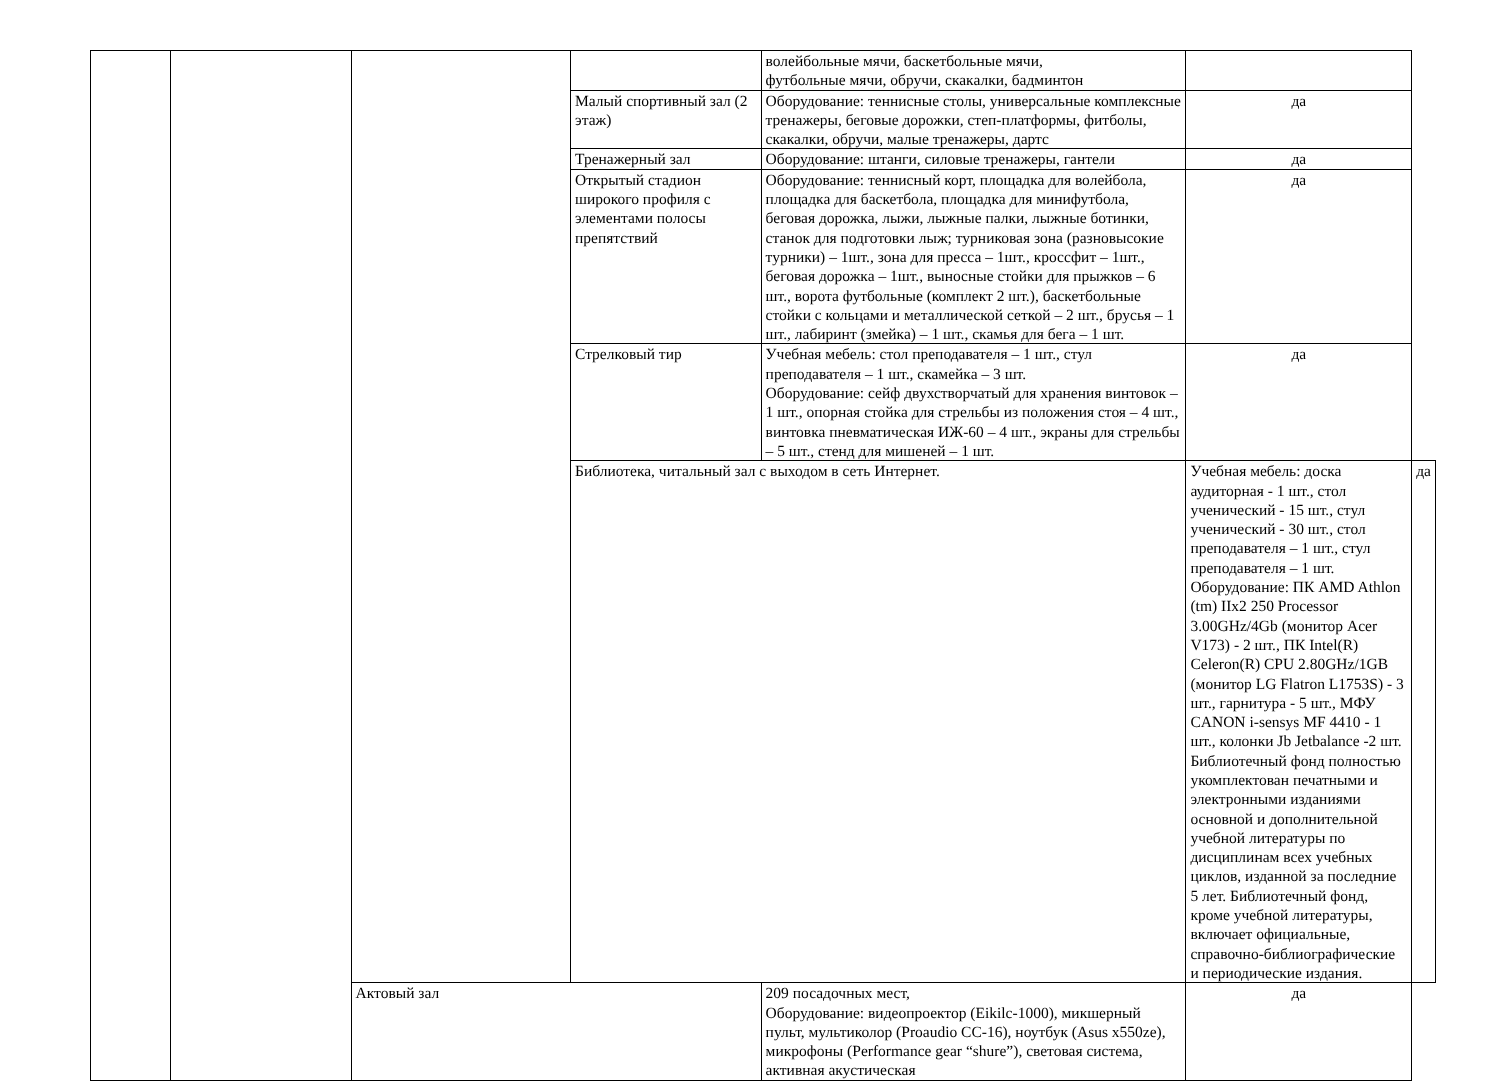| | | | | волейбольные мячи, баскетбольные мячи, футбольные мячи, обручи, скакалки, бадминтон | | |
| | | | Малый спортивный зал (2 этаж) | Оборудование: теннисные столы, универсальные комплексные тренажеры, беговые дорожки, степ-платформы, фитболы, скакалки, обручи, малые тренажеры, дартс | да | |
| | | | Тренажерный зал | Оборудование: штанги, силовые тренажеры, гантели | да | |
| | | | Открытый стадион широкого профиля с элементами полосы препятствий | Оборудование: теннисный корт, площадка для волейбола, площадка для баскетбола, площадка для минифутбола, беговая дорожка, лыжи, лыжные палки, лыжные ботинки, станок для подготовки лыж; турниковая зона (разновысокие турники) – 1шт., зона для пресса – 1шт., кроссфит – 1шт., беговая дорожка – 1шт., выносные стойки для прыжков – 6 шт., ворота футбольные (комплект 2 шт.), баскетбольные стойки с кольцами и металлической сеткой – 2 шт., брусья – 1 шт., лабиринт (змейка) – 1 шт., скамья для бега – 1 шт. | да | |
| | | | Стрелковый тир | Учебная мебель: стол преподавателя – 1 шт., стул преподавателя – 1 шт., скамейка – 3 шт. Оборудование: сейф двухстворчатый для хранения винтовок – 1 шт., опорная стойка для стрельбы из положения стоя – 4 шт., винтовка пневматическая ИЖ-60 – 4 шт., экраны для стрельбы – 5 шт., стенд для мишеней – 1 шт. | да | |
| | | | Библиотека, читальный зал с выходом в сеть Интернет. | | Учебная мебель: доска аудиторная - 1 шт., стол ученический - 15 шт., стул ученический - 30 шт., стол преподавателя – 1 шт., стул преподавателя – 1 шт. Оборудование: ПК AMD Athlon (tm) IIx2 250 Processor 3.00GHz/4Gb (монитор Acer V173) - 2 шт., ПК Intel(R) Celeron(R) CPU 2.80GHz/1GB (монитор LG Flatron L1753S) - 3 шт., гарнитура - 5 шт., МФУ CANON i-sensys MF 4410 - 1 шт., колонки Jb Jetbalance -2 шт. Библиотечный фонд полностью укомплектован печатными и электронными изданиями основной и дополнительной учебной литературы по дисциплинам всех учебных циклов, изданной за последние 5 лет. Библиотечный фонд, кроме учебной литературы, включает официальные, справочно-библиографические и периодические издания. | да |
| | | Актовый зал | | 209 посадочных мест, Оборудование: видеопроектор (Eikilc-1000), микшерный пульт, мультиколор (Proaudio CC-16), ноутбук (Asus x550ze), микрофоны (Performance gear “shure”), световая система, активная акустическая | да | |